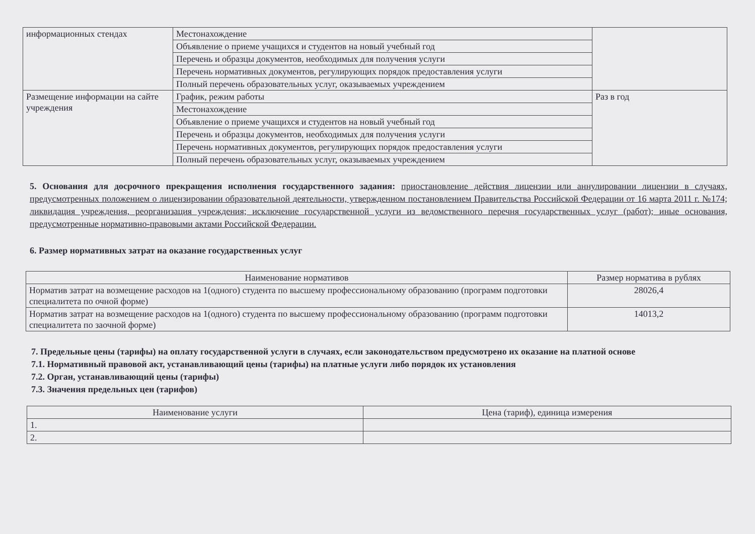| информационных стендах | Местонахождение | |
| | Объявление о приеме учащихся и студентов на новый учебный год | |
| | Перечень и образцы документов, необходимых для получения услуги | |
| | Перечень нормативных документов, регулирующих порядок предоставления услуги | |
| | Полный перечень образовательных услуг, оказываемых учреждением | |
| Размещение информации на сайте учреждения | График, режим работы | Раз в год |
| | Местонахождение | |
| | Объявление о приеме учащихся и студентов на новый учебный год | |
| | Перечень и образцы документов, необходимых для получения услуги | |
| | Перечень нормативных документов, регулирующих порядок предоставления услуги | |
| | Полный перечень образовательных услуг, оказываемых учреждением | |
5. Основания для досрочного прекращения исполнения государственного задания: приостановление действия лицензии или аннулировании лицензии в случаях, предусмотренных положением о лицензировании образовательной деятельности, утвержденном постановлением Правительства Российской Федерации от 16 марта 2011 г. №174; ликвидация учреждения, реорганизация учреждения; исключение государственной услуги из ведомственного перечня государственных услуг (работ); иные основания, предусмотренные нормативно-правовыми актами Российской Федерации.
6. Размер нормативных затрат на оказание государственных услуг
| Наименование нормативов | Размер норматива в рублях |
| --- | --- |
| Норматив затрат на возмещение расходов на 1(одного) студента по высшему профессиональному образованию (программ подготовки специалитета по очной форме) | 28026,4 |
| Норматив затрат на возмещение расходов на 1(одного) студента по высшему профессиональному образованию (программ подготовки специалитета по заочной форме) | 14013,2 |
7. Предельные цены (тарифы) на оплату государственной услуги в случаях, если законодательством предусмотрено их оказание на платной основе
7.1. Нормативный правовой акт, устанавливающий цены (тарифы) на платные услуги либо порядок их установления
7.2. Орган, устанавливающий цены (тарифы)
7.3. Значения предельных цен (тарифов)
| Наименование услуги | Цена (тариф), единица измерения |
| --- | --- |
| 1. | |
| 2. | |